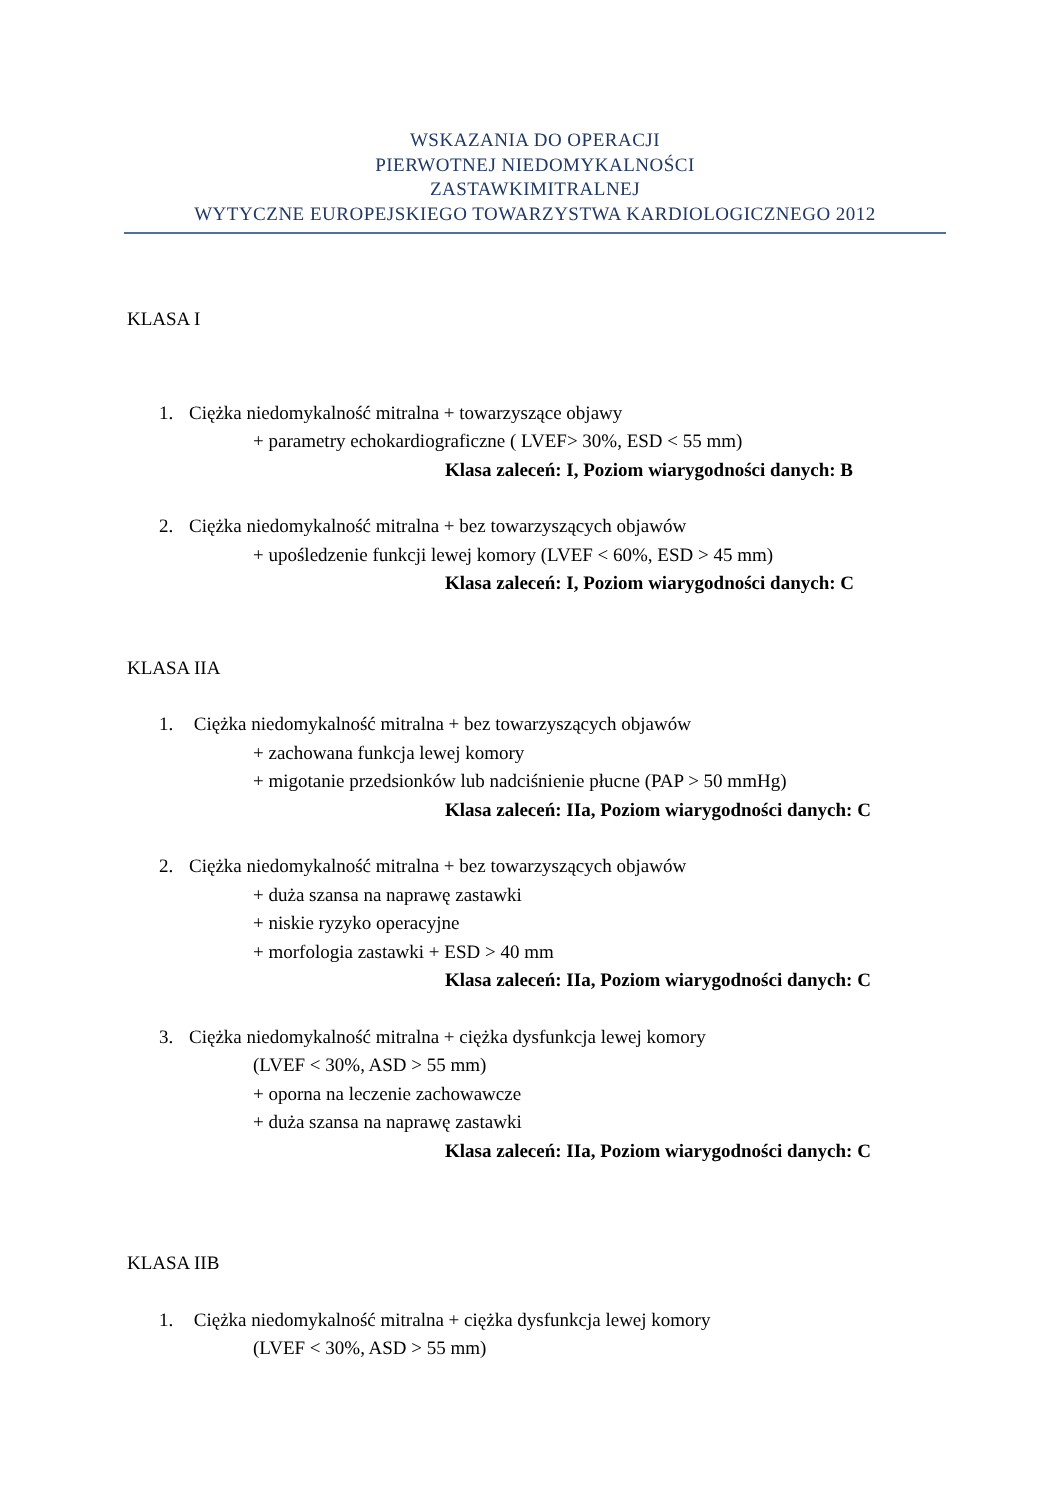WSKAZANIA DO OPERACJI
PIERWOTNEJ NIEDOMYKALNOŚCI
ZASTAWKIMITRALNEJ
WYTYCZNE EUROPEJSKIEGO TOWARZYSTWA KARDIOLOGICZNEGO 2012
KLASA I
1. Ciężka niedomykalność mitralna + towarzyszące objawy
+ parametry echokardiograficzne ( LVEF> 30%, ESD < 55 mm)
Klasa zaleceń: I, Poziom wiarygodności danych: B
2. Ciężka niedomykalność mitralna + bez towarzyszących objawów
+ upośledzenie funkcji lewej komory (LVEF < 60%, ESD > 45 mm)
Klasa zaleceń: I, Poziom wiarygodności danych: C
KLASA IIA
1. Ciężka niedomykalność mitralna + bez towarzyszących objawów
+ zachowana funkcja lewej komory
+ migotanie przedsionków lub nadciśnienie płucne (PAP > 50 mmHg)
Klasa zaleceń: IIa, Poziom wiarygodności danych: C
2. Ciężka niedomykalność mitralna + bez towarzyszących objawów
+ duża szansa na naprawę zastawki
+ niskie ryzyko operacyjne
+ morfologia zastawki + ESD > 40 mm
Klasa zaleceń: IIa, Poziom wiarygodności danych: C
3. Ciężka niedomykalność mitralna + ciężka dysfunkcja lewej komory
(LVEF < 30%, ASD > 55 mm)
+ oporna na leczenie zachowawcze
+ duża szansa na naprawę zastawki
Klasa zaleceń: IIa, Poziom wiarygodności danych: C
KLASA IIB
1. Ciężka niedomykalność mitralna + ciężka dysfunkcja lewej komory
(LVEF < 30%, ASD > 55 mm)